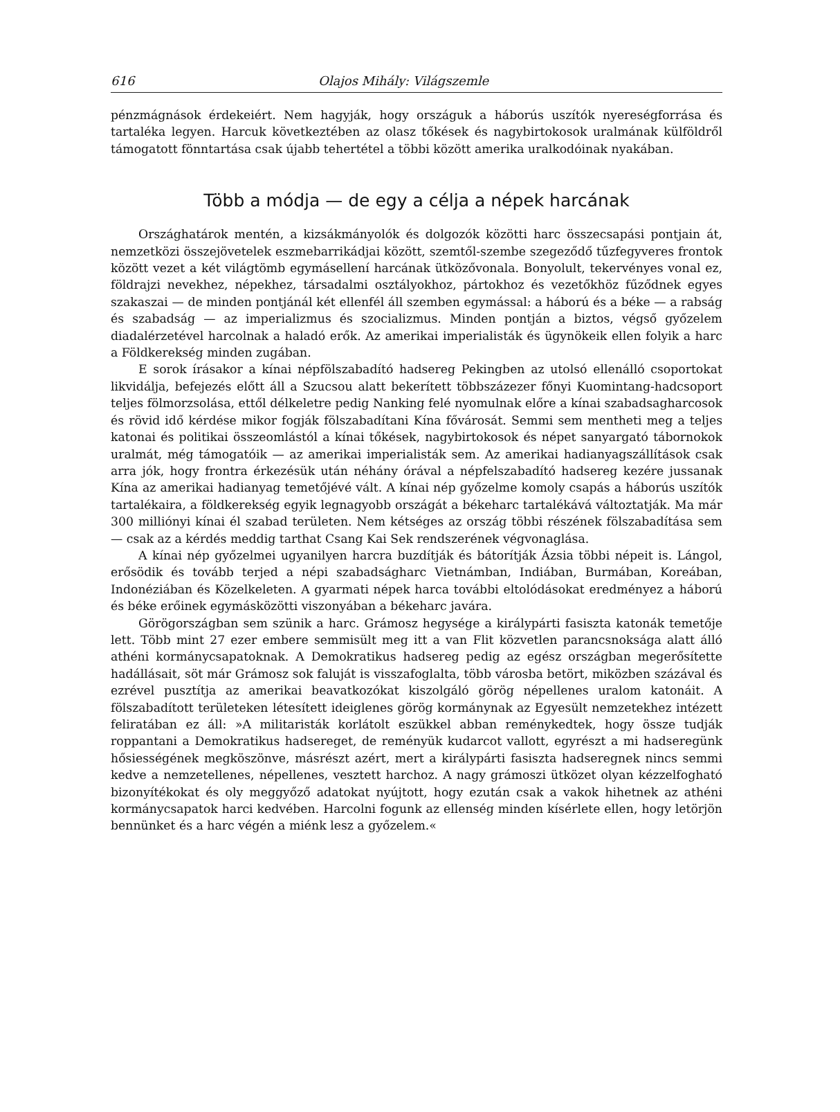616 Olajos Mihály: Világszemle
pénzmágnások érdekeiért. Nem hagyják, hogy országuk a háborús uszítók nyereségforrása és tartaléka legyen. Harcuk következtében az olasz tőkések és nagybirtokosok uralmának külföldről támogatott fönntartása csak újabb tehertétel a többi között amerika uralkodóinak nyakában.
Több a módja — de egy a célja a népek harcának
Országhatárok mentén, a kizsákmányolók és dolgozók közötti harc összecsapási pontjain át, nemzetközi összejövetelek eszmebarrikádjai között, szemtől-szembe szegeződő tűzfegyveres frontok között vezet a két világtömb egymásellení harcának ütközővonala. Bonyolult, tekervényes vonal ez, földrajzi nevekhez, népekhez, társadalmi osztályokhoz, pártokhoz és vezetőkhöz fűződnek egyes szakaszai — de minden pontjánál két ellenfél áll szemben egymással: a háború és a béke — a rabság és szabadság — az imperializmus és szocializmus. Minden pontján a biztos, végső győzelem diadalérzetével harcolnak a haladó erők. Az amerikai imperialisták és ügynökeik ellen folyik a harc a Földkerekség minden zugában.
E sorok írásakor a kínai népfölszabadító hadsereg Pekingben az utolsó ellenálló csoportokat likvidálja, befejezés előtt áll a Szucsou alatt bekerített többszázezer főnyi Kuomintang-hadcsoport teljes fölmorzsolása, ettől délkeletre pedig Nanking felé nyomulnak előre a kínai szabadsagharcosok és rövid idő kérdése mikor fogják fölszabadítani Kína fővárosát. Semmi sem mentheti meg a teljes katonai és politikai összeomlástól a kínai tőkések, nagybirtokosok és népet sanyargató tábornokok uralmát, még támogatóik — az amerikai imperialisták sem. Az amerikai hadianyagszállítások csak arra jók, hogy frontra érkezésük után néhány órával a népfelszabadító hadsereg kezére jussanak Kína az amerikai hadianyag temetőjévé vált. A kínai nép győzelme komoly csapás a háborús uszítók tartalékaira, a földkerekség egyik legnagyobb országát a békeharc tartalékává változtatják. Ma már 300 milliónyi kínai él szabad területen. Nem kétséges az ország többi részének fölszabadítása sem — csak az a kérdés meddig tarthat Csang Kai Sek rendszerének végvonaglása.
A kínai nép győzelmei ugyanilyen harcra buzdítják és bátorítják Ázsia többi népeit is. Lángol, erősödik és tovább terjed a népi szabadságharc Vietnámban, Indiában, Burmában, Koreában, Indonéziában és Közelkeleten. A gyarmati népek harca további eltolódásokat eredményez a háború és béke erőinek egymásközötti viszonyában a békeharc javára.
Görögországban sem szünik a harc. Grámosz hegysége a királypárti fasiszta katonák temetője lett. Több mint 27 ezer embere semmisült meg itt a van Flit közvetlen parancsnoksága alatt álló athéni kormánycsapatoknak. A Demokratikus hadsereg pedig az egész országban megerősítette hadállásait, söt már Grámosz sok faluját is visszafoglalta, több városba betört, miközben százával és ezrével pusztítja az amerikai beavatkozókat kiszolgáló görög népellenes uralom katonáit. A fölszabadított területeken létesített ideiglenes görög kormánynak az Egyesült nemzetekhez intézett feliratában ez áll: »A militaristák korlátolt eszükkel abban reménykedtek, hogy össze tudják roppantani a Demokratikus hadsereget, de reményük kudarcot vallott, egyrészt a mi hadseregünk hősiességének megköszönve, másrészt azért, mert a királypárti fasiszta hadseregnek nincs semmi kedve a nemzetellenes, népellenes, vesztett harchoz. A nagy grámoszi ütközet olyan kézzelfogható bizonyítékokat és oly meggyőző adatokat nyújtott, hogy ezután csak a vakok hihetnek az athéni kormánycsapatok harci kedvében. Harcolni fogunk az ellenség minden kísérlete ellen, hogy letörjön bennünket és a harc végén a miénk lesz a győzelem.«